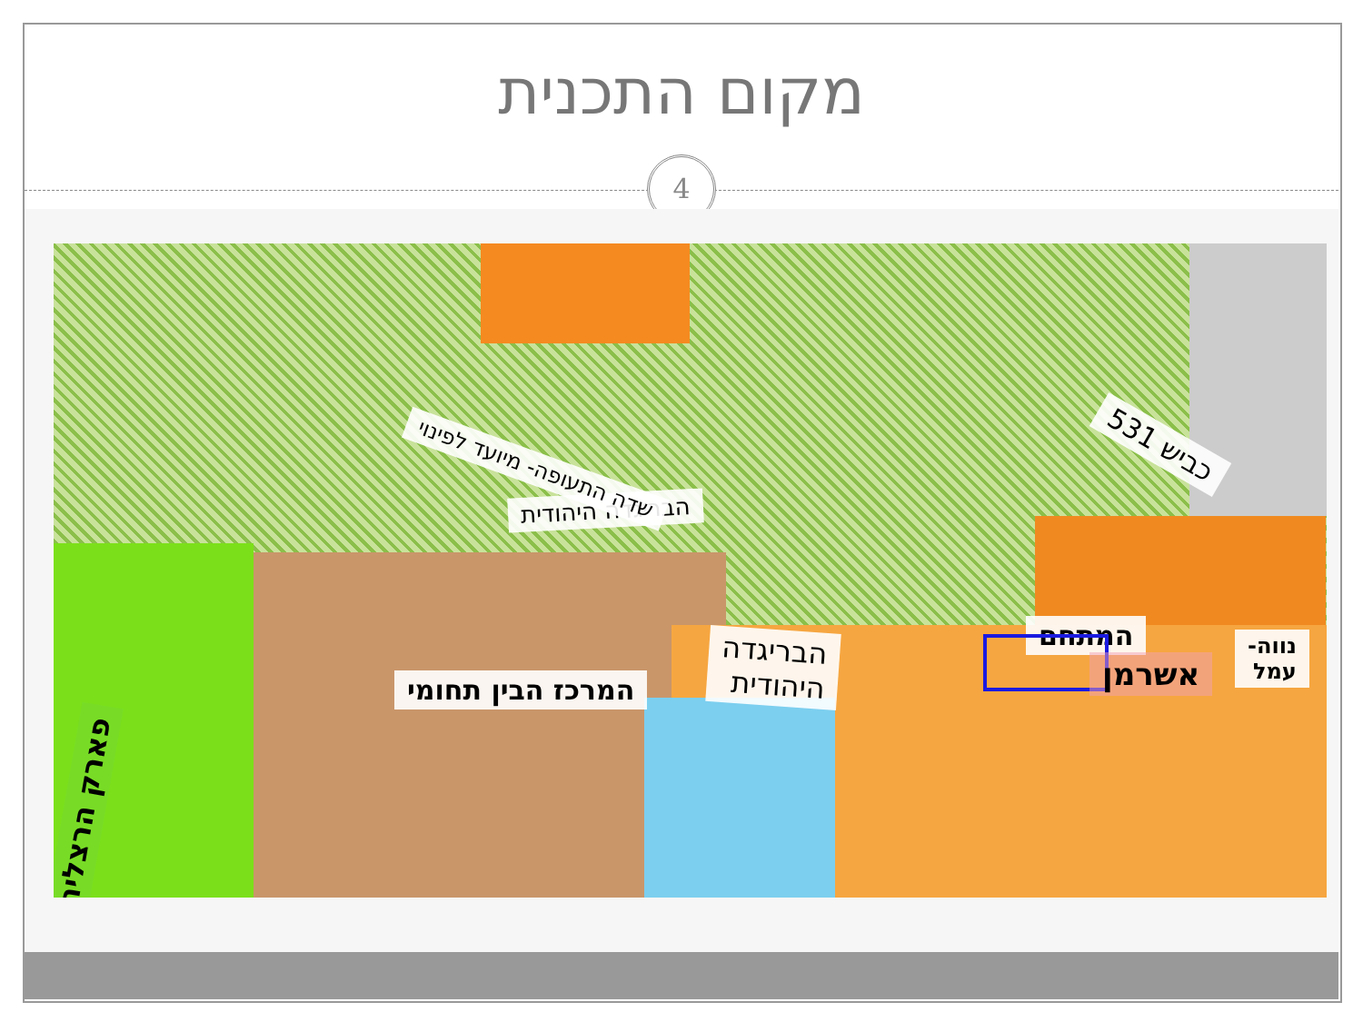מקום התכנית
4
הבריגדה היהודית
שדה התעופה- מיועד לפינוי
כביש 531
המתחם
המרכז הבין תחומי
הבריגדה
היהודית
אשרמן
נווה-
עמל
פארק הרצליה